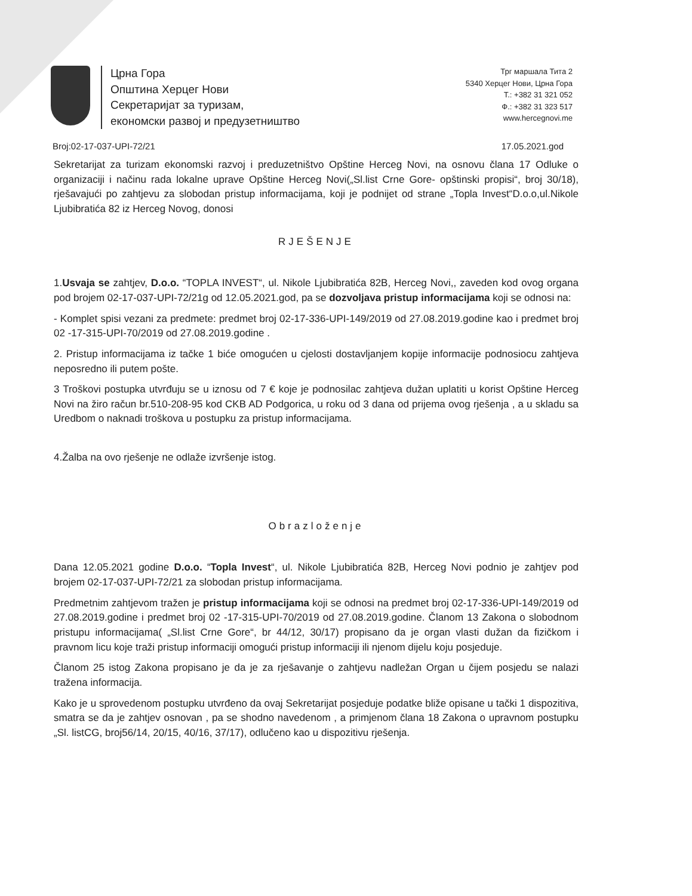Црна Гора
Општина Херцег Нови
Секретаријат за туризам,
економски развој и предузетништво
Трг маршала Тита 2
5340 Херцег Нови, Црна Гора
Т.: +382 31 321 052
Ф.: +382 31 323 517
www.hercegnovi.me
Broj:02-17-037-UPI-72/21 17.05.2021.god
Sekretarijat za turizam ekonomski razvoj i preduzetništvo Opštine Herceg Novi, na osnovu člana 17 Odluke o organizaciji i načinu rada lokalne uprave Opštine Herceg Novi(„Sl.list Crne Gore- opštinski propisi“, broj 30/18), rješavajući po zahtjevu za slobodan pristup informacijama, koji je podnijet od strane „Topla Invest“D.o.o,ul.Nikole Ljubibratića 82 iz Herceg Novog, donosi
RJEŠENJE
1.Usvaja se zahtjev, D.o.o. “TOPLA INVEST“, ul. Nikole Ljubibratića 82B, Herceg Novi,, zaveden kod ovog organa pod brojem 02-17-037-UPI-72/21g od 12.05.2021.god, pa se dozvoljava pristup informacijama koji se odnosi na:
- Komplet spisi vezani za predmete: predmet broj 02-17-336-UPI-149/2019 od 27.08.2019.godine kao i predmet broj 02 -17-315-UPI-70/2019 od 27.08.2019.godine .
2. Pristup informacijama iz tačke 1 biće omogućen u cjelosti dostavljanjem kopije informacije podnosiocu zahtjeva neposredno ili putem pošte.
3 Troškovi postupka utvrđuju se u iznosu od 7 € koje je podnosilac zahtjeva dužan uplatiti u korist Opštine Herceg Novi na žiro račun br.510-208-95 kod CKB AD Podgorica, u roku od 3 dana od prijema ovog rješenja , a u skladu sa Uredbom o naknadi troškova u postupku za pristup informacijama.
4.Žalba na ovo rješenje ne odlaže izvršenje istog.
Obrazloženje
Dana 12.05.2021 godine D.o.o. “Topla Invest“, ul. Nikole Ljubibratića 82B, Herceg Novi podnio je zahtjev pod brojem 02-17-037-UPI-72/21 za slobodan pristup informacijama.
Predmetnim zahtjevom tražen je pristup informacijama koji se odnosi na predmet broj 02-17-336-UPI-149/2019 od 27.08.2019.godine i predmet broj 02 -17-315-UPI-70/2019 od 27.08.2019.godine. Članom 13 Zakona o slobodnom pristupu informacijama( „Sl.list Crne Gore“, br 44/12, 30/17) propisano da je organ vlasti dužan da fizičkom i pravnom licu koje traži pristup informaciji omogući pristup informaciji ili njenom dijelu koju posjeduje.
Članom 25 istog Zakona propisano je da je za rješavanje o zahtjevu nadležan Organ u čijem posjedu se nalazi tražena informacija.
Kako je u sprovedenom postupku utvrđeno da ovaj Sekretarijat posjeduje podatke bliže opisane u tački 1 dispozitiva, smatra se da je zahtjev osnovan , pa se shodno navedenom , a primjenom člana 18 Zakona o upravnom postupku „Sl. listCG, broj56/14, 20/15, 40/16, 37/17), odlučeno kao u dispozitivu rješenja.